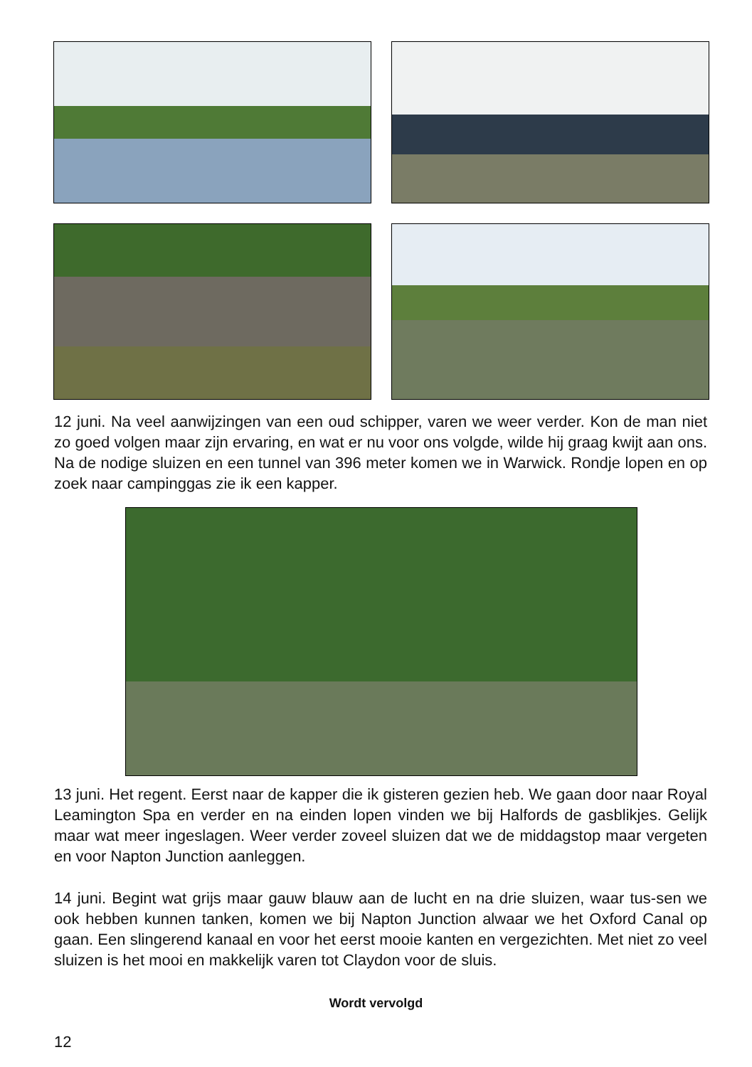12 juni. Na veel aanwijzingen van een oud schipper, varen we weer verder. Kon de man niet zo goed volgen maar zijn ervaring, en wat er nu voor ons volgde, wilde hij graag kwijt aan ons. Na de nodige sluizen en een tunnel van 396 meter komen we in Warwick. Rondje lopen en op zoek naar campinggas zie ik een kapper.
13 juni. Het regent. Eerst naar de kapper die ik gisteren gezien heb. We gaan door naar Royal Leamington Spa en verder en na einden lopen vinden we bij Halfords de gasblikjes. Gelijk maar wat meer ingeslagen. Weer verder zoveel sluizen dat we de middagstop maar vergeten en voor Napton Junction aanleggen.
14 juni. Begint wat grijs maar gauw blauw aan de lucht en na drie sluizen, waar tus-sen we ook hebben kunnen tanken, komen we bij Napton Junction alwaar we het Oxford Canal op gaan. Een slingerend kanaal en voor het eerst mooie kanten en vergezichten. Met niet zo veel sluizen is het mooi en makkelijk varen tot Claydon voor de sluis.
Wordt vervolgd
12